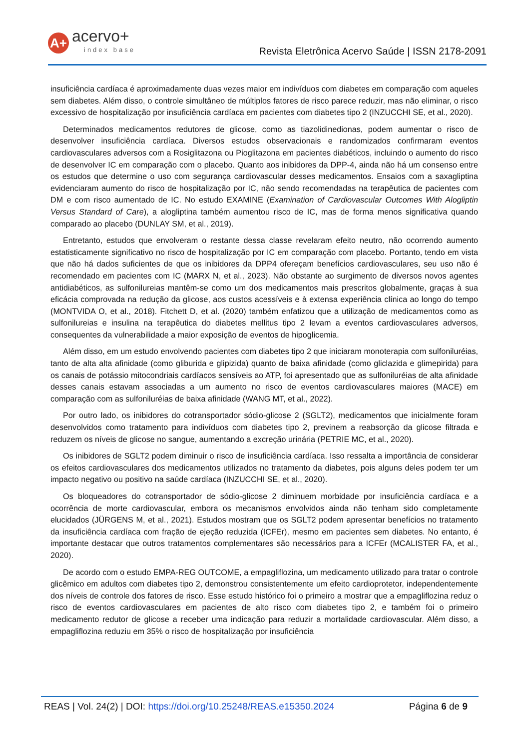A+
acervo+
index base
Revista Eletrônica Acervo Saúde | ISSN 2178-2091
insuficiência cardíaca é aproximadamente duas vezes maior em indivíduos com diabetes em comparação com aqueles sem diabetes. Além disso, o controle simultâneo de múltiplos fatores de risco parece reduzir, mas não eliminar, o risco excessivo de hospitalização por insuficiência cardíaca em pacientes com diabetes tipo 2 (INZUCCHI SE, et al., 2020).
Determinados medicamentos redutores de glicose, como as tiazolidinedionas, podem aumentar o risco de desenvolver insuficiência cardíaca. Diversos estudos observacionais e randomizados confirmaram eventos cardiovasculares adversos com a Rosiglitazona ou Pioglitazona em pacientes diabéticos, incluindo o aumento do risco de desenvolver IC em comparação com o placebo. Quanto aos inibidores da DPP-4, ainda não há um consenso entre os estudos que determine o uso com segurança cardiovascular desses medicamentos. Ensaios com a saxagliptina evidenciaram aumento do risco de hospitalização por IC, não sendo recomendadas na terapêutica de pacientes com DM e com risco aumentado de IC. No estudo EXAMINE (Examination of Cardiovascular Outcomes With Alogliptin Versus Standard of Care), a alogliptina também aumentou risco de IC, mas de forma menos significativa quando comparado ao placebo (DUNLAY SM, et al., 2019).
Entretanto, estudos que envolveram o restante dessa classe revelaram efeito neutro, não ocorrendo aumento estatisticamente significativo no risco de hospitalização por IC em comparação com placebo. Portanto, tendo em vista que não há dados suficientes de que os inibidores da DPP4 ofereçam benefícios cardiovasculares, seu uso não é recomendado em pacientes com IC (MARX N, et al., 2023). Não obstante ao surgimento de diversos novos agentes antidiabéticos, as sulfonilureias mantêm-se como um dos medicamentos mais prescritos globalmente, graças à sua eficácia comprovada na redução da glicose, aos custos acessíveis e à extensa experiência clínica ao longo do tempo (MONTVIDA O, et al., 2018). Fitchett D, et al. (2020) também enfatizou que a utilização de medicamentos como as sulfonilureias e insulina na terapêutica do diabetes mellitus tipo 2 levam a eventos cardiovasculares adversos, consequentes da vulnerabilidade a maior exposição de eventos de hipoglicemia.
Além disso, em um estudo envolvendo pacientes com diabetes tipo 2 que iniciaram monoterapia com sulfoniluréias, tanto de alta alta afinidade (como gliburida e glipizida) quanto de baixa afinidade (como gliclazida e glimepirida) para os canais de potássio mitocondriais cardíacos sensíveis ao ATP, foi apresentado que as sulfoniluréias de alta afinidade desses canais estavam associadas a um aumento no risco de eventos cardiovasculares maiores (MACE) em comparação com as sulfoniluréias de baixa afinidade (WANG MT, et al., 2022).
Por outro lado, os inibidores do cotransportador sódio-glicose 2 (SGLT2), medicamentos que inicialmente foram desenvolvidos como tratamento para indivíduos com diabetes tipo 2, previnem a reabsorção da glicose filtrada e reduzem os níveis de glicose no sangue, aumentando a excreção urinária (PETRIE MC, et al., 2020).
Os inibidores de SGLT2 podem diminuir o risco de insuficiência cardíaca. Isso ressalta a importância de considerar os efeitos cardiovasculares dos medicamentos utilizados no tratamento da diabetes, pois alguns deles podem ter um impacto negativo ou positivo na saúde cardíaca (INZUCCHI SE, et al., 2020).
Os bloqueadores do cotransportador de sódio-glicose 2 diminuem morbidade por insuficiência cardíaca e a ocorrência de morte cardiovascular, embora os mecanismos envolvidos ainda não tenham sido completamente elucidados (JÜRGENS M, et al., 2021). Estudos mostram que os SGLT2 podem apresentar benefícios no tratamento da insuficiência cardíaca com fração de ejeção reduzida (ICFEr), mesmo em pacientes sem diabetes. No entanto, é importante destacar que outros tratamentos complementares são necessários para a ICFEr (MCALISTER FA, et al., 2020).
De acordo com o estudo EMPA-REG OUTCOME, a empagliflozina, um medicamento utilizado para tratar o controle glicêmico em adultos com diabetes tipo 2, demonstrou consistentemente um efeito cardioprotetor, independentemente dos níveis de controle dos fatores de risco. Esse estudo histórico foi o primeiro a mostrar que a empagliflozina reduz o risco de eventos cardiovasculares em pacientes de alto risco com diabetes tipo 2, e também foi o primeiro medicamento redutor de glicose a receber uma indicação para reduzir a mortalidade cardiovascular. Além disso, a empagliflozina reduziu em 35% o risco de hospitalização por insuficiência
REAS | Vol. 24(2) | DOI: https://doi.org/10.25248/REAS.e15350.2024 Página 6 de 9